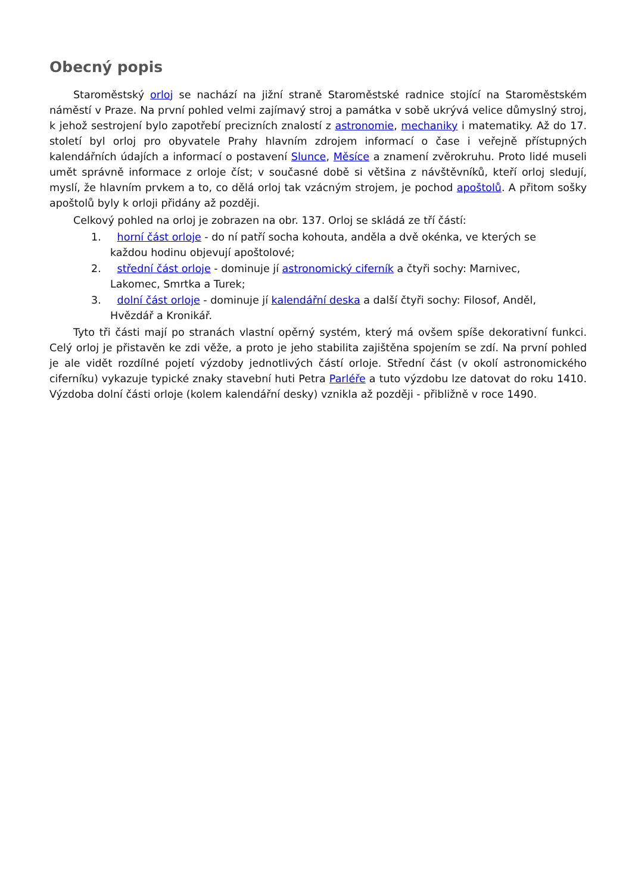Obecný popis
Staroměstský orloj se nachází na jižní straně Staroměstské radnice stojící na Staroměstském náměstí v Praze. Na první pohled velmi zajímavý stroj a památka v sobě ukrývá velice důmyslný stroj, k jehož sestrojení bylo zapotřebí precizních znalostí z astronomie, mechaniky i matematiky. Až do 17. století byl orloj pro obyvatele Prahy hlavním zdrojem informací o čase i veřejně přístupných kalendářních údajích a informací o postavení Slunce, Měsíce a znamení zvěrokruhu. Proto lidé museli umět správně informace z orloje číst; v současné době si většina z návštěvníků, kteří orloj sledují, myslí, že hlavním prvkem a to, co dělá orloj tak vzácným strojem, je pochod apoštolů. A přitom sošky apoštolů byly k orloji přidány až později.
Celkový pohled na orloj je zobrazen na obr. 137. Orloj se skládá ze tří částí:
1. horní část orloje - do ní patří socha kohouta, anděla a dvě okénka, ve kterých se každou hodinu objevují apoštolové;
2. střední část orloje - dominuje jí astronomický ciferník a čtyři sochy: Marnivec, Lakomec, Smrtka a Turek;
3. dolní část orloje - dominuje jí kalendářní deska a další čtyři sochy: Filosof, Anděl, Hvězdář a Kronikář.
Tyto tři části mají po stranách vlastní opěrný systém, který má ovšem spíše dekorativní funkci. Celý orloj je přistavěn ke zdi věže, a proto je jeho stabilita zajištěna spojením se zdí. Na první pohled je ale vidět rozdílné pojetí výzdoby jednotlivých částí orloje. Střední část (v okolí astronomického ciferníku) vykazuje typické znaky stavební huti Petra Parléře a tuto výzdobu lze datovat do roku 1410. Výzdoba dolní části orloje (kolem kalendářní desky) vznikla až později - přibližně v roce 1490.